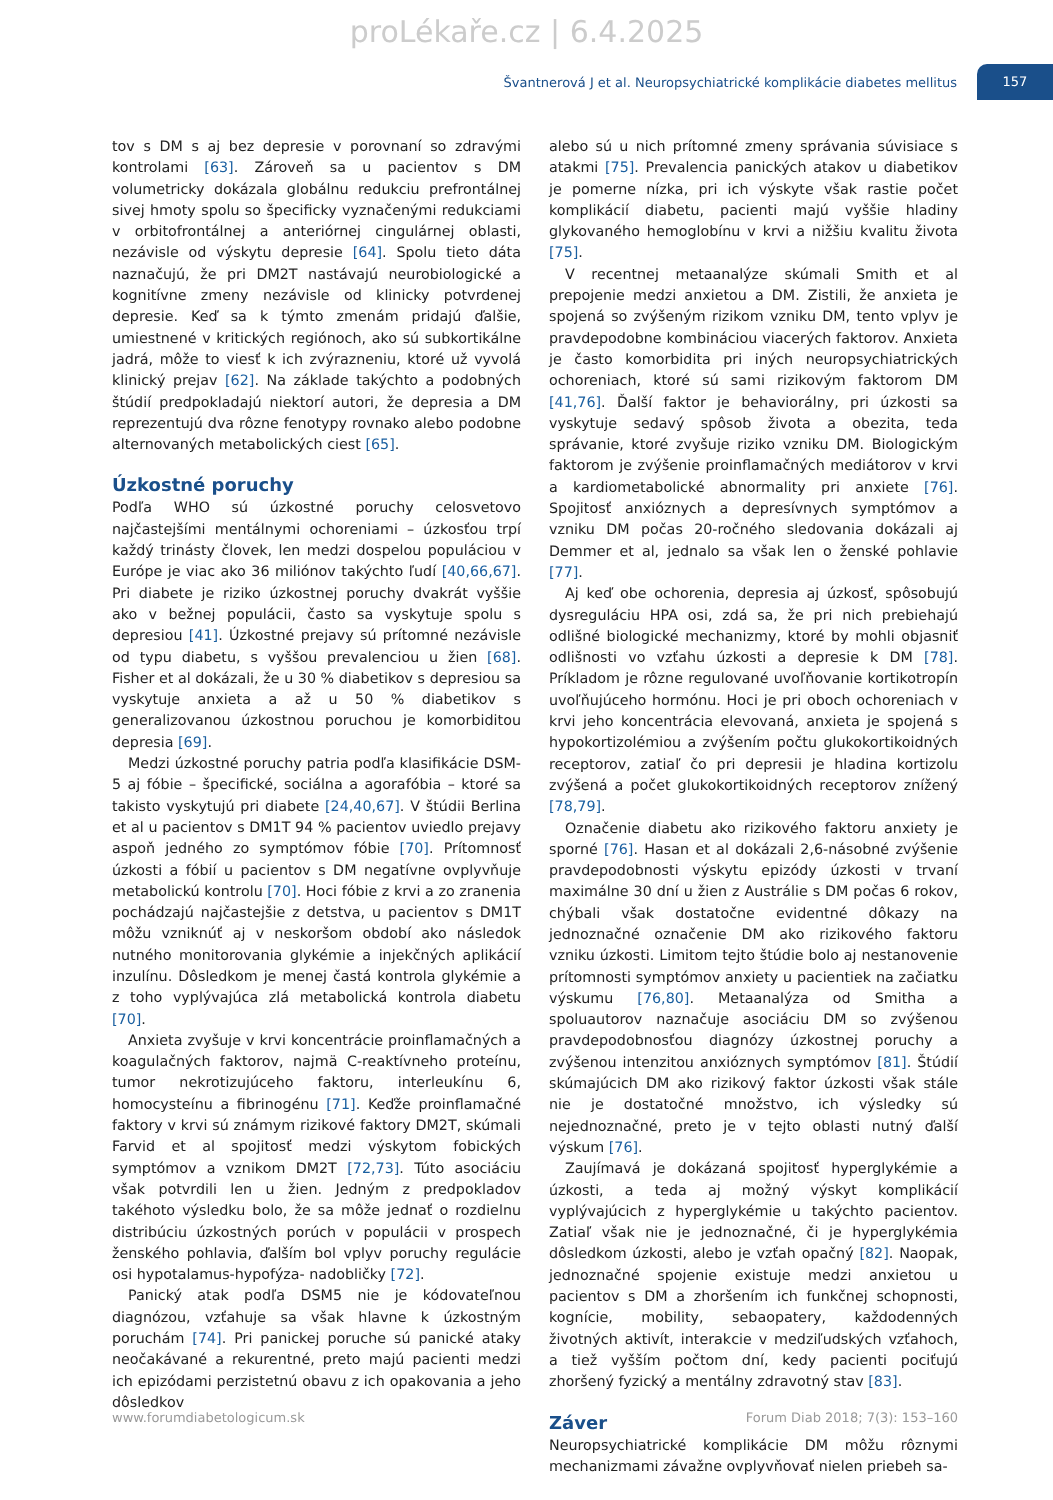proLékaře.cz | 6.4.2025
Švantnerová J et al. Neuropsychiatrické komplikácie diabetes mellitus 157
tov s DM s aj bez depresie v porovnaní so zdravými kontrolami [63]. Zároveň sa u pacientov s DM volumetricky dokázala globálnu redukciu prefrontálnej sivej hmoty spolu so špecificky vyznačenými redukciami v orbitofrontálnej a anteriórnej cingulárnej oblasti, nezávisle od výskytu depresie [64]. Spolu tieto dáta naznačujú, že pri DM2T nastávajú neurobiologické a kognitívne zmeny nezávisle od klinicky potvrdenej depresie. Keď sa k týmto zmenám pridajú ďalšie, umiestnené v kritických regiónoch, ako sú subkortikálne jadrá, môže to viesť k ich zvýrazneniu, ktoré už vyvolá klinický prejav [62]. Na základe takýchto a podobných štúdií predpokladajú niektorí autori, že depresia a DM reprezentujú dva rôzne fenotypy rovnako alebo podobne alternovaných metabolických ciest [65].
Úzkostné poruchy
Podľa WHO sú úzkostné poruchy celosvetovo najčastejšími mentálnymi ochoreniami – úzkosťou trpí každý trinásty človek, len medzi dospelou populáciou v Európe je viac ako 36 miliónov takýchto ľudí [40,66,67]. Pri diabete je riziko úzkostnej poruchy dvakrát vyššie ako v bežnej populácii, často sa vyskytuje spolu s depresiou [41]. Úzkostné prejavy sú prítomné nezávisle od typu diabetu, s vyššou prevalenciou u žien [68]. Fisher et al dokázali, že u 30 % diabetikov s depresiou sa vyskytuje anxieta a až u 50 % diabetikov s generalizovanou úzkostnou poruchou je komorbiditou depresia [69].
Medzi úzkostné poruchy patria podľa klasifikácie DSM-5 aj fóbie – špecifické, sociálna a agorafóbia – ktoré sa takisto vyskytujú pri diabete [24,40,67]. V štúdii Berlina et al u pacientov s DM1T 94 % pacientov uviedlo prejavy aspoň jedného zo symptómov fóbie [70]. Prítomnosť úzkosti a fóbií u pacientov s DM negatívne ovplyvňuje metabolickú kontrolu [70]. Hoci fóbie z krvi a zo zranenia pochádzajú najčastejšie z detstva, u pacientov s DM1T môžu vzniknúť aj v neskoršom období ako následok nutného monitorovania glykémie a injekčných aplikácií inzulínu. Dôsledkom je menej častá kontrola glykémie a z toho vyplývajúca zlá metabolická kontrola diabetu [70].
Anxieta zvyšuje v krvi koncentrácie proinflamačných a koagulačných faktorov, najmä C-reaktívneho proteínu, tumor nekrotizujúceho faktoru, interleukínu 6, homocysteínu a fibrinogénu [71]. Keďže proinflamačné faktory v krvi sú známym rizikové faktory DM2T, skúmali Farvid et al spojitosť medzi výskytom fobických symptómov a vznikom DM2T [72,73]. Túto asociáciu však potvrdili len u žien. Jedným z predpokladov takéhoto výsledku bolo, že sa môže jednať o rozdielnu distribúciu úzkostných porúch v populácii v prospech ženského pohlavia, ďalším bol vplyv poruchy regulácie osi hypotalamus-hypofýza- nadobličky [72].
Panický atak podľa DSM5 nie je kódovateľnou diagnózou, vzťahuje sa však hlavne k úzkostným poruchám [74]. Pri panickej poruche sú panické ataky neočakávané a rekurentné, preto majú pacienti medzi ich epizódami perzistetnú obavu z ich opakovania a jeho dôsledkov
alebo sú u nich prítomné zmeny správania súvisiace s atakmi [75]. Prevalencia panických atakov u diabetikov je pomerne nízka, pri ich výskyte však rastie počet komplikácií diabetu, pacienti majú vyššie hladiny glykovaného hemoglobínu v krvi a nižšiu kvalitu života [75].
V recentnej metaanalýze skúmali Smith et al prepojenie medzi anxietou a DM. Zistili, že anxieta je spojená so zvýšeným rizikom vzniku DM, tento vplyv je pravdepodobne kombináciou viacerých faktorov. Anxieta je často komorbidita pri iných neuropsychiatrických ochoreniach, ktoré sú sami rizikovým faktorom DM [41,76]. Ďalší faktor je behaviorálny, pri úzkosti sa vyskytuje sedavý spôsob života a obezita, teda správanie, ktoré zvyšuje riziko vzniku DM. Biologickým faktorom je zvýšenie proinflamačných mediátorov v krvi a kardiometabolické abnormality pri anxiete [76]. Spojitosť anxióznych a depresívnych symptómov a vzniku DM počas 20-ročného sledovania dokázali aj Demmer et al, jednalo sa však len o ženské pohlavie [77].
Aj keď obe ochorenia, depresia aj úzkosť, spôsobujú dysreguláciu HPA osi, zdá sa, že pri nich prebiehajú odlišné biologické mechanizmy, ktoré by mohli objasniť odlišnosti vo vzťahu úzkosti a depresie k DM [78]. Príkladom je rôzne regulované uvoľňovanie kortikotropín uvoľňujúceho hormónu. Hoci je pri oboch ochoreniach v krvi jeho koncentrácia elevovaná, anxieta je spojená s hypokortizolémiou a zvýšením počtu glukokortikoidných receptorov, zatiaľ čo pri depresii je hladina kortizolu zvýšená a počet glukokortikoidných receptorov znížený [78,79].
Označenie diabetu ako rizikového faktoru anxiety je sporné [76]. Hasan et al dokázali 2,6-násobné zvýšenie pravdepodobnosti výskytu epizódy úzkosti v trvaní maximálne 30 dní u žien z Austrálie s DM počas 6 rokov, chýbali však dostatočne evidentné dôkazy na jednoznačné označenie DM ako rizikového faktoru vzniku úzkosti. Limitom tejto štúdie bolo aj nestanovenie prítomnosti symptómov anxiety u pacientiek na začiatku výskumu [76,80]. Metaanalýza od Smitha a spoluautorov naznačuje asociáciu DM so zvýšenou pravdepodobnosťou diagnózy úzkostnej poruchy a zvýšenou intenzitou anxióznych symptómov [81]. Štúdií skúmajúcich DM ako rizikový faktor úzkosti však stále nie je dostatočné množstvo, ich výsledky sú nejednoznačné, preto je v tejto oblasti nutný ďalší výskum [76].
Zaujímavá je dokázaná spojitosť hyperglykémie a úzkosti, a teda aj možný výskyt komplikácií vyplývajúcich z hyperglykémie u takýchto pacientov. Zatiaľ však nie je jednoznačné, či je hyperglykémia dôsledkom úzkosti, alebo je vzťah opačný [82]. Naopak, jednoznačné spojenie existuje medzi anxietou u pacientov s DM a zhoršením ich funkčnej schopnosti, kognície, mobility, sebaopatery, každodenných životných aktivít, interakcie v medziľudských vzťahoch, a tiež vyšším počtom dní, kedy pacienti pociťujú zhoršený fyzický a mentálny zdravotný stav [83].
Záver
Neuropsychiatrické komplikácie DM môžu rôznymi mechanizmami závažne ovplyvňovať nielen priebeh sa-
www.forumdiabetologicum.sk Forum Diab 2018; 7(3): 153–160